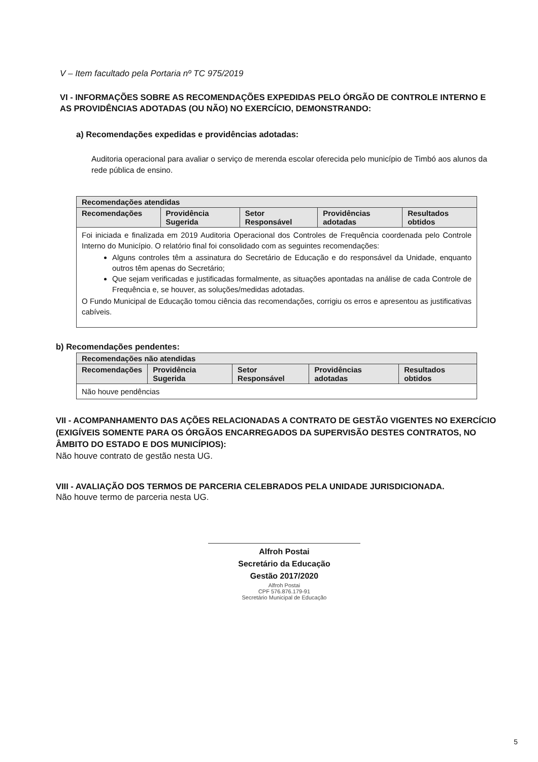V – Item facultado pela Portaria nº TC 975/2019
VI - INFORMAÇÕES SOBRE AS RECOMENDAÇÕES EXPEDIDAS PELO ÓRGÃO DE CONTROLE INTERNO E AS PROVIDÊNCIAS ADOTADAS (OU NÃO) NO EXERCÍCIO, DEMONSTRANDO:
a) Recomendações expedidas e providências adotadas:
Auditoria operacional para avaliar o serviço de merenda escolar oferecida pelo município de Timbó aos alunos da rede pública de ensino.
| Recomendações atendidas | | | | |
| --- | --- | --- | --- | --- |
| Recomendações | Providência Sugerida | Setor Responsável | Providências adotadas | Resultados obtidos |
| Foi iniciada e finalizada em 2019 Auditoria Operacional dos Controles de Frequência coordenada pelo Controle Interno do Município. O relatório final foi consolidado com as seguintes recomendações: Alguns controles têm a assinatura do Secretário de Educação e do responsável da Unidade, enquanto outros têm apenas do Secretário; Que sejam verificadas e justificadas formalmente, as situações apontadas na análise de cada Controle de Frequência e, se houver, as soluções/medidas adotadas. O Fundo Municipal de Educação tomou ciência das recomendações, corrigiu os erros e apresentou as justificativas cabíveis. | | | | |
b) Recomendações pendentes:
| Recomendações não atendidas | | | | |
| --- | --- | --- | --- | --- |
| Recomendações | Providência Sugerida | Setor Responsável | Providências adotadas | Resultados obtidos |
| Não houve pendências | | | | |
VII - ACOMPANHAMENTO DAS AÇÕES RELACIONADAS A CONTRATO DE GESTÃO VIGENTES NO EXERCÍCIO (EXIGÍVEIS SOMENTE PARA OS ÓRGÃOS ENCARREGADOS DA SUPERVISÃO DESTES CONTRATOS, NO ÂMBITO DO ESTADO E DOS MUNICÍPIOS):
Não houve contrato de gestão nesta UG.
VIII - AVALIAÇÃO DOS TERMOS DE PARCERIA CELEBRADOS PELA UNIDADE JURISDICIONADA.
Não houve termo de parceria nesta UG.
Alfroh Postai
Secretário da Educação
Gestão 2017/2020
Alfroh Postai
CPF 576.876.179-91
Secretário Municipal de Educação
5